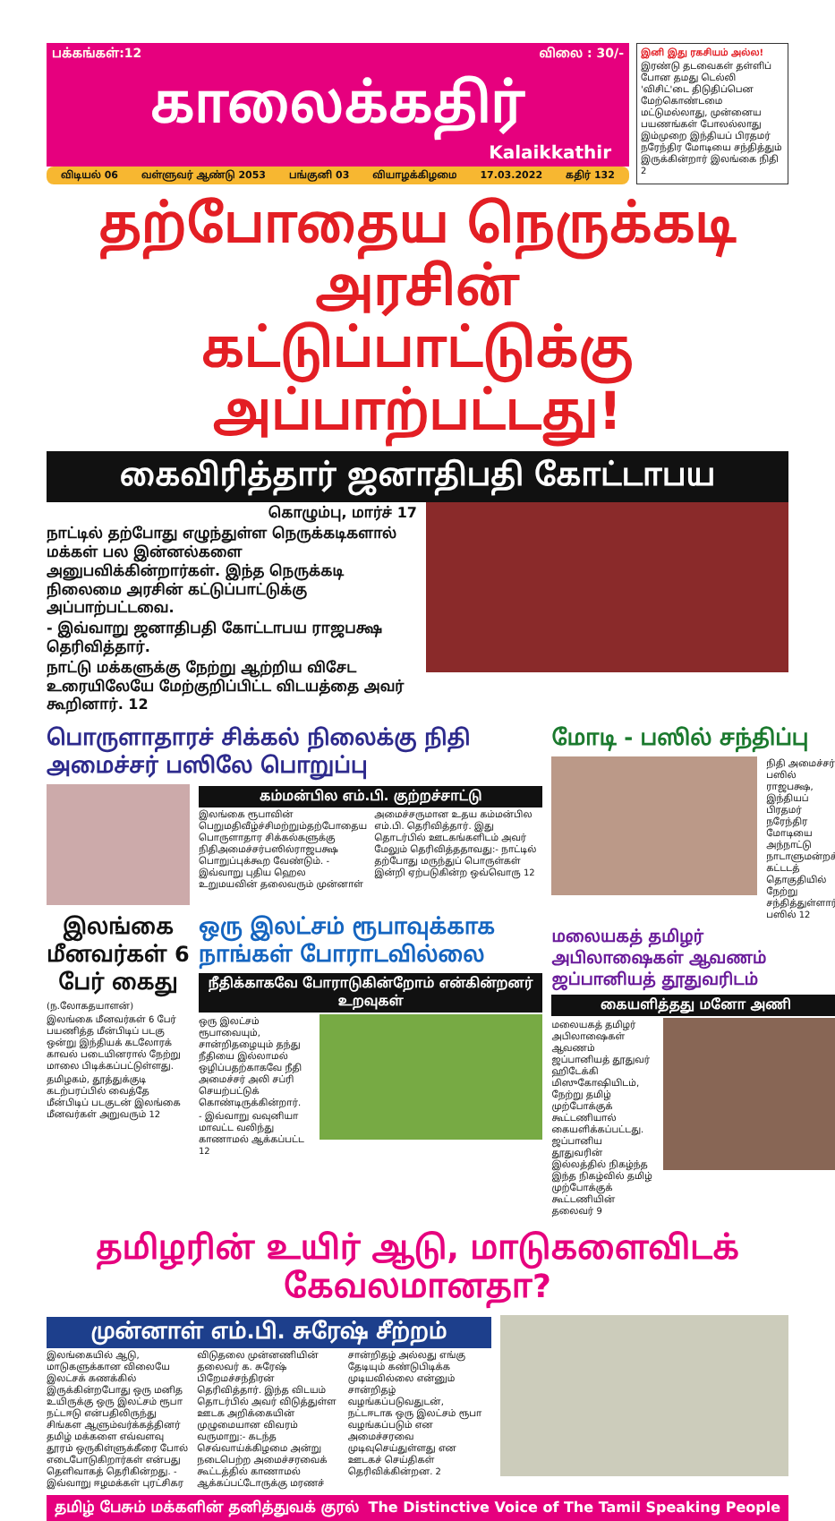பக்கங்கள்:12 விலை : 30/-
காலைக்கதிர்
Kalaikkathir
விடியல் 06 வள்ளுவர் ஆண்டு 2053 பங்குனி 03 வியாழக்கிழமை 17.03.2022 கதிர் 132
இனி இது ரகசியம் அல்ல!
இரண்டு தடவைகள் தள்ளிப் போன தமது டெல்லி 'விசிட்'டை திடுதிப்பென மேற்கொண்டமை மட்டுமல்லாது, முன்னைய பயணங்கள் போலல்லாது இம்முறை இந்தியப் பிரதமர் நரேந்திர மோடியை சந்தித்தும் இருக்கின்றார் இலங்கை நிதி 2
தற்போதைய நெருக்கடி அரசின்
கட்டுப்பாட்டுக்கு அப்பாற்பட்டது!
கைவிரித்தார் ஜனாதிபதி கோட்டாபய
கொழும்பு, மார்ச் 17
நாட்டில் தற்போது எழுந்துள்ள நெருக்கடிகளால் மக்கள் பல இன்னல்களை அனுபவிக்கின்றார்கள். இந்த நெருக்கடி நிலைமை அரசின் கட்டுப்பாட்டுக்கு அப்பாற்பட்டவை.
- இவ்வாறு ஜனாதிபதி கோட்டாபய ராஜபக்ஷ தெரிவித்தார்.
நாட்டு மக்களுக்கு நேற்று ஆற்றிய விசேட உரையிலேயே மேற்குறிப்பிட்ட விடயத்தை அவர் கூறினார். 12
பொருளாதாரச் சிக்கல் நிலைக்கு நிதி அமைச்சர் பஸிலே பொறுப்பு
கம்மன்பில எம்.பி. குற்றச்சாட்டு
இலங்கை ரூபாவின் பெறுமதிவீழ்ச்சிமற்றும்தற்போதைய பொருளாதார சிக்கல்களுக்கு நிதிஅமைச்சர்பஸில்ராஜபக்ஷ பொறுப்புக்கூற வேண்டும். - இவ்வாறு புதிய ஹெல உறுமயவின் தலைவரும் முன்னாள் அமைச்சருமான உதய கம்மன்பில எம்.பி. தெரிவித்தார். இது தொடர்பில் ஊடகங்களிடம் அவர் மேலும் தெரிவித்ததாவது:- நாட்டில் தற்போது மருந்துப் பொருள்கள் இன்றி ஏற்படுகின்ற ஒவ்வொரு 12
இலங்கை மீனவர்கள் 6 பேர் கைது
(ந.லோகதயாளன்)
இலங்கை மீனவர்கள் 6 பேர் பயணித்த மீன்பிடிப் படகு ஒன்று இந்தியக் கடலோரக் காவல் படையினரால் நேற்று மாலை பிடிக்கப்பட்டுள்ளது.
தமிழகம், தூத்துக்குடி கடற்பரப்பில் வைத்தே மீன்பிடிப் படகுடன் இலங்கை மீனவர்கள் அறுவரும் 12
ஒரு இலட்சம் ரூபாவுக்காக நாங்கள் போராடவில்லை
நீதிக்காகவே போராடுகின்றோம் என்கின்றனர் உறவுகள்
ஒரு இலட்சம் ரூபாவையும், சான்றிதழையும் தந்து நீதியை இல்லாமல் ஒழிப்பதற்காகவே நீதி அமைச்சர் அலி சப்ரி செயற்பட்டுக் கொண்டிருக்கின்றார்.
- இவ்வாறு வவுனியா மாவட்ட வலிந்து காணாமல் ஆக்கப்பட்ட 12
மோடி - பஸில் சந்திப்பு
நிதி அமைச்சர் பஸில் ராஜபக்ஷ, இந்தியப் பிரதமர் நரேந்திர மோடியை அந்நாட்டு நாடாளுமன்றக் கட்டடத் தொகுதியில் நேற்று சந்தித்துள்ளார். பஸில் 12
மலையகத் தமிழர் அபிலாஷைகள் ஆவணம் ஜப்பானியத் தூதுவரிடம்
கையளித்தது மனோ அணி
மலையகத் தமிழர் அபிலாஷைகள் ஆவணம் ஜப்பானியத் தூதுவர் ஹிடேக்கி மிஸுகோஷியிடம், நேற்று தமிழ் முற்போக்குக் கூட்டணியால் கையளிக்கப்பட்டது. ஜப்பானிய தூதுவரின் இல்லத்தில் நிகழ்ந்த இந்த நிகழ்வில் தமிழ் முற்போக்குக் கூட்டணியின் தலைவர் 9
தமிழரின் உயிர் ஆடு, மாடுகளைவிடக் கேவலமானதா?
முன்னாள் எம்.பி. சுரேஷ் சீற்றம்
இலங்கையில் ஆடு, மாடுகளுக்கான விலையே இலட்சக் கணக்கில் இருக்கின்றபோது ஒரு மனித உயிருக்கு ஒரு இலட்சம் ரூபா நட்டஈடு என்பதிலிருந்து சிங்கள ஆளும்வர்க்கத்தினர் தமிழ் மக்களை எவ்வளவு தூரம் ஒருகிள்ளுக்கீரை போல் எடைபோடுகிறார்கள் என்பது தெளிவாகத் தெரிகின்றது. - இவ்வாறு ஈழமக்கள் புரட்சிகர விடுதலை முன்னணியின் தலைவர் க. சுரேஷ் பிறேமச்சந்திரன் தெரிவித்தார். இந்த விடயம் தொடர்பில் அவர் விடுத்துள்ள ஊடக அறிக்கையின் முழுமையான விவரம் வருமாறு:- கடந்த செவ்வாய்க்கிழமை அன்று நடைபெற்ற அமைச்சரவைக் கூட்டத்தில் காணாமல் ஆக்கப்பட்டோருக்கு மரணச் சான்றிதழ் அல்லது எங்கு தேடியும் கண்டுபிடிக்க முடியவில்லை என்னும் சான்றிதழ் வழங்கப்படுவதுடன், நட்டஈடாக ஒரு இலட்சம் ரூபா வழங்கப்படும் என அமைச்சரவை முடிவுசெய்துள்ளது என ஊடகச் செய்திகள் தெரிவிக்கின்றன. 2
தமிழ் பேசும் மக்களின் தனித்துவக் குரல் The Distinctive Voice of The Tamil Speaking People